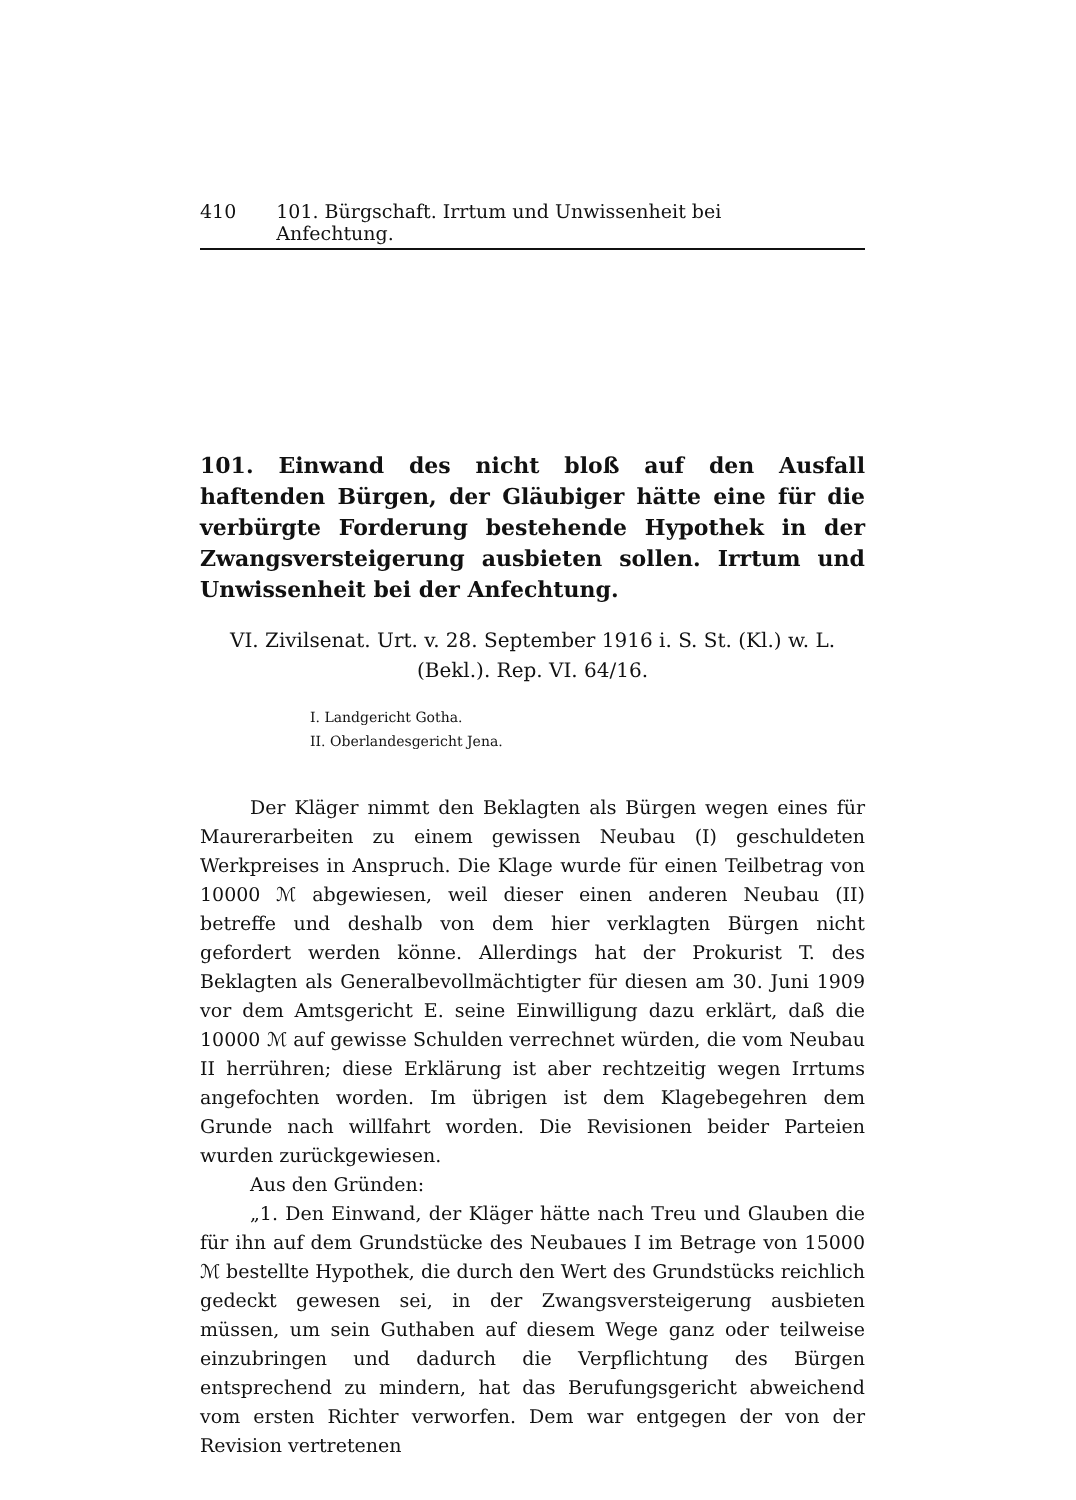410 101. Bürgschaft. Irrtum und Unwissenheit bei Anfechtung.
101. Einwand des nicht bloß auf den Ausfall haftenden Bürgen, der Gläubiger hätte eine für die verbürgte Forderung bestehende Hypothek in der Zwangsversteigerung ausbieten sollen. Irrtum und Unwissenheit bei der Anfechtung.
VI. Zivilsenat. Urt. v. 28. September 1916 i. S. St. (Kl.) w. L. (Bekl.). Rep. VI. 64/16.
I. Landgericht Gotha.
II. Oberlandesgericht Jena.
Der Kläger nimmt den Beklagten als Bürgen wegen eines für Maurerarbeiten zu einem gewissen Neubau (I) geschuldeten Werkpreises in Anspruch. Die Klage wurde für einen Teilbetrag von 10000 ℳ abgewiesen, weil dieser einen anderen Neubau (II) betreffe und deshalb von dem hier verklagten Bürgen nicht gefordert werden könne. Allerdings hat der Prokurist T. des Beklagten als Generalbevollmächtigter für diesen am 30. Juni 1909 vor dem Amtsgericht E. seine Einwilligung dazu erklärt, daß die 10000 ℳ auf gewisse Schulden verrechnet würden, die vom Neubau II herrühren; diese Erklärung ist aber rechtzeitig wegen Irrtums angefochten worden. Im übrigen ist dem Klagebegehren dem Grunde nach willfahrt worden. Die Revisionen beider Parteien wurden zurückgewiesen.
Aus den Gründen:
„1. Den Einwand, der Kläger hätte nach Treu und Glauben die für ihn auf dem Grundstücke des Neubaues I im Betrage von 15000 ℳ bestellte Hypothek, die durch den Wert des Grundstücks reichlich gedeckt gewesen sei, in der Zwangsversteigerung ausbieten müssen, um sein Guthaben auf diesem Wege ganz oder teilweise einzubringen und dadurch die Verpflichtung des Bürgen entsprechend zu mindern, hat das Berufungsgericht abweichend vom ersten Richter verworfen. Dem war entgegen der von der Revision vertretenen